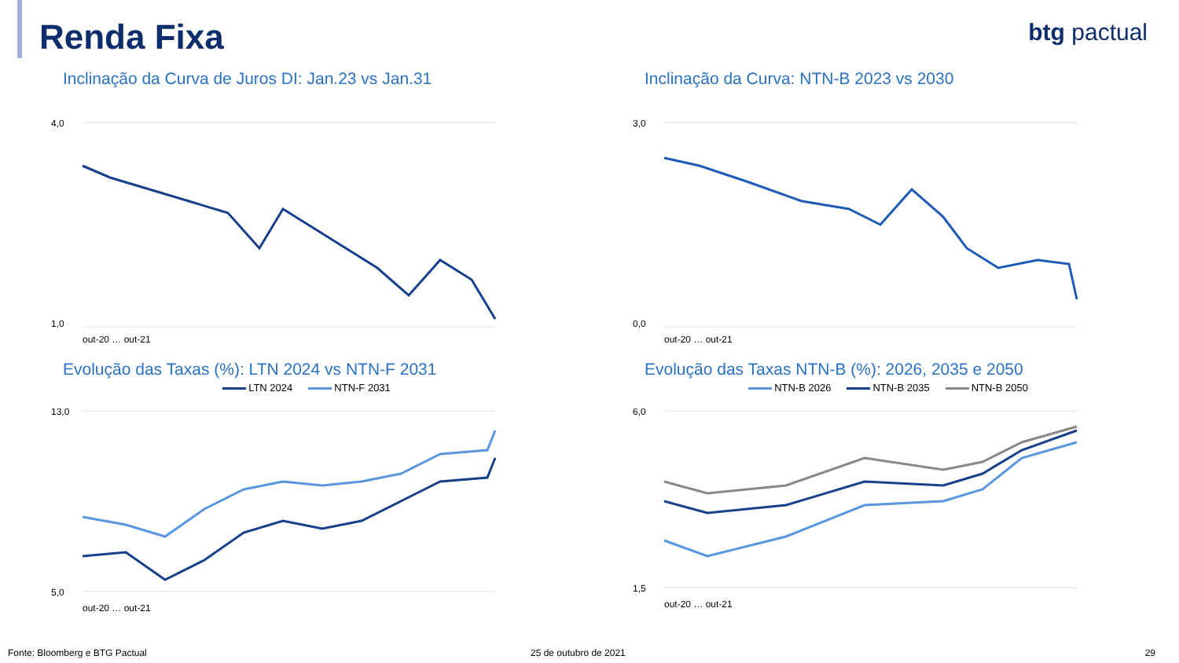Renda Fixa btg pactual
Inclinação da Curva de Juros DI: Jan.23 vs Jan.31
4,0
1,0
out-20 … out-21
Inclinação da Curva: NTN-B 2023 vs 2030
3,0
0,0
out-20 … out-21
Evolução das Taxas (%): LTN 2024 vs NTN-F 2031
LTN 2024 NTN-F 2031
13,0
5,0
out-20 … out-21
Evolução das Taxas NTN-B (%): 2026, 2035 e 2050
NTN-B 2026 NTN-B 2035 NTN-B 2050
6,0
1,5
out-20 … out-21
Fonte: Bloomberg e BTG Pactual 25 de outubro de 2021 29